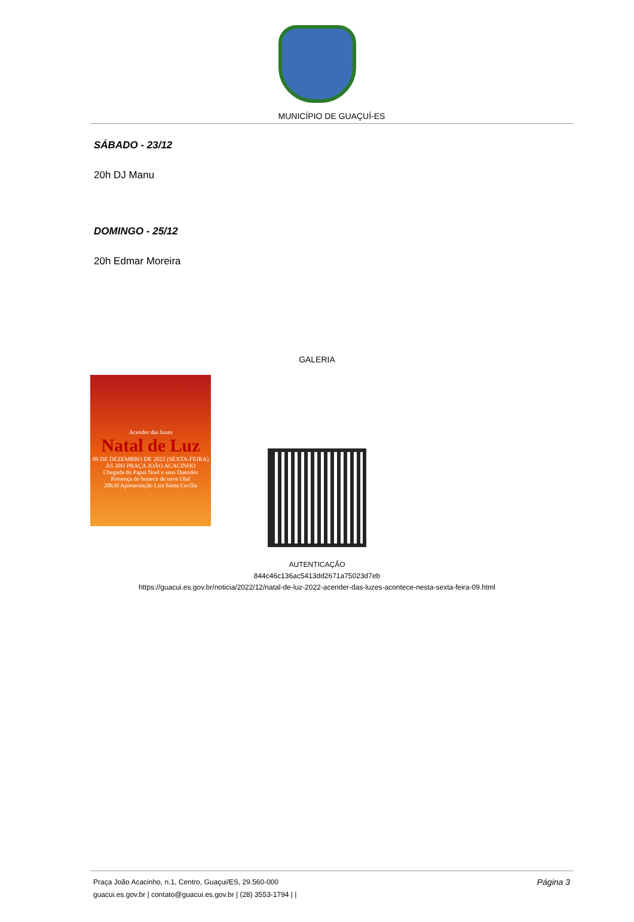MUNICÍPIO DE GUAÇUÍ-ES
SÁBADO - 23/12
20h DJ Manu
DOMINGO - 25/12
20h Edmar Moreira
GALERIA
Acender das luzes
Natal de Luz
09 DE DEZEMBRO DE 2022 (SEXTA-FEIRA)
ÀS 20H PRAÇA JOÃO ACACINHO
Chegada do Papai Noel e seus Duendes
Presença do boneco de neve Olaf
20h30 Apresentação Lira Santa Cecília
AUTENTICAÇÃO
844c46c136ac5413dd2671a75023d7eb
https://guacui.es.gov.br/noticia/2022/12/natal-de-luz-2022-acender-das-luzes-acontece-nesta-sexta-feira-09.html
Praça João Acacinho, n.1, Centro, Guaçui/ES, 29.560-000
guacui.es.gov.br | contato@guacui.es.gov.br | (28) 3553-1794 | |
Página 3